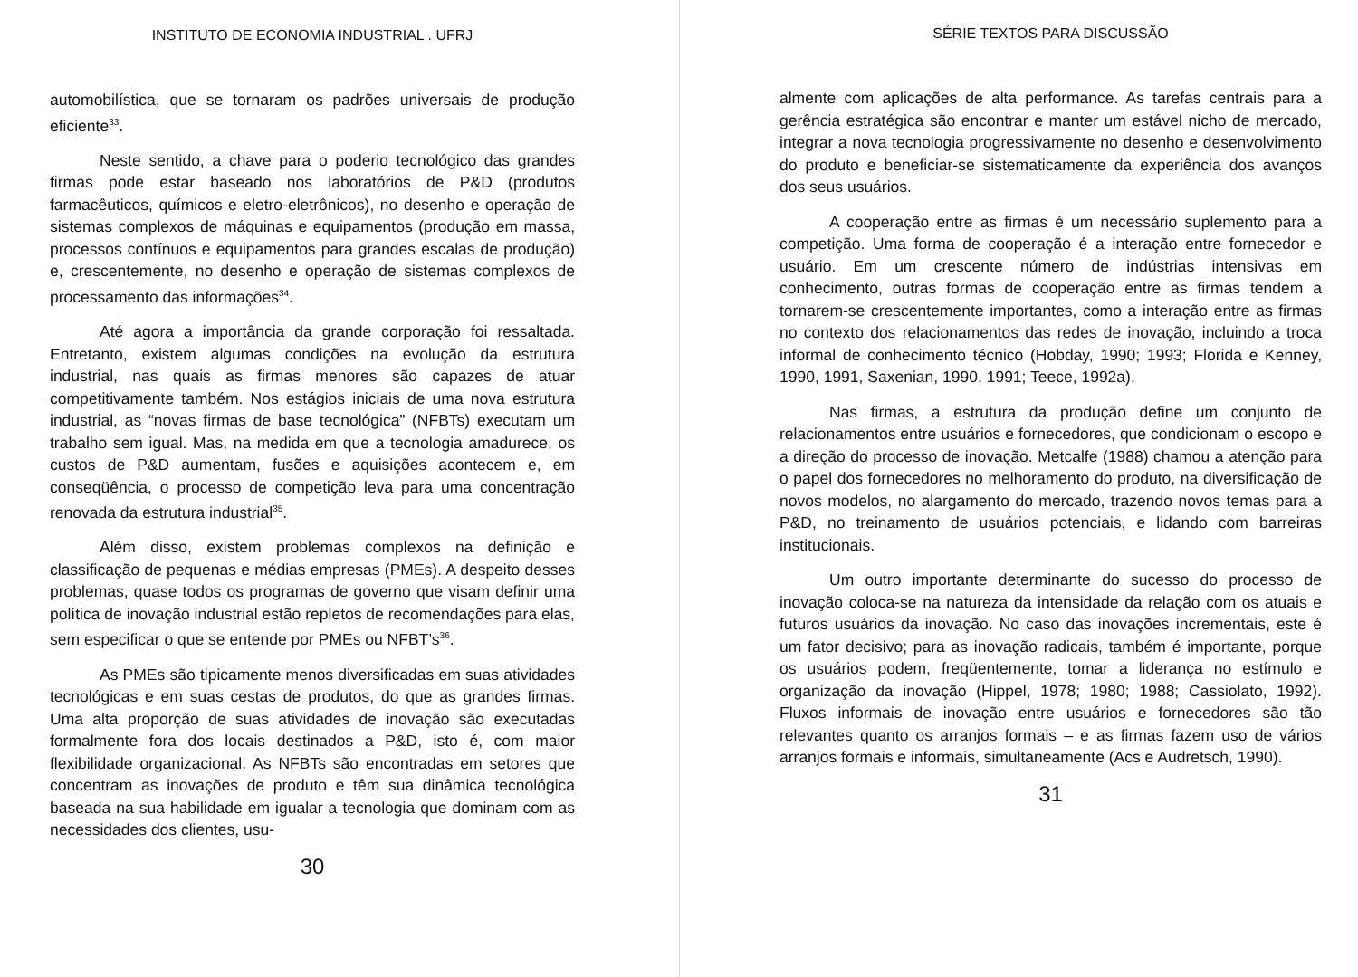INSTITUTO DE ECONOMIA INDUSTRIAL . UFRJ
automobilística, que se tornaram os padrões universais de produção eficiente<sup>33</sup>.
Neste sentido, a chave para o poderio tecnológico das grandes firmas pode estar baseado nos laboratórios de P&D (produtos farmacêuticos, químicos e eletro-eletrônicos), no desenho e operação de sistemas complexos de máquinas e equipamentos (produção em massa, processos contínuos e equipamentos para grandes escalas de produção) e, crescentemente, no desenho e operação de sistemas complexos de processamento das informações<sup>34</sup>.
Até agora a importância da grande corporação foi ressaltada. Entretanto, existem algumas condições na evolução da estrutura industrial, nas quais as firmas menores são capazes de atuar competitivamente também. Nos estágios iniciais de uma nova estrutura industrial, as “novas firmas de base tecnológica” (NFBTs) executam um trabalho sem igual. Mas, na medida em que a tecnologia amadurece, os custos de P&D aumentam, fusões e aquisições acontecem e, em conseqüência, o processo de competição leva para uma concentração renovada da estrutura industrial<sup>35</sup>.
Além disso, existem problemas complexos na definição e classificação de pequenas e médias empresas (PMEs). A despeito desses problemas, quase todos os programas de governo que visam definir uma política de inovação industrial estão repletos de recomendações para elas, sem especificar o que se entende por PMEs ou NFBT’s<sup>36</sup>.
As PMEs são tipicamente menos diversificadas em suas atividades tecnológicas e em suas cestas de produtos, do que as grandes firmas. Uma alta proporção de suas atividades de inovação são executadas formalmente fora dos locais destinados a P&D, isto é, com maior flexibilidade organizacional. As NFBTs são encontradas em setores que concentram as inovações de produto e têm sua dinâmica tecnológica baseada na sua habilidade em igualar a tecnologia que dominam com as necessidades dos clientes, usu-
30
SÉRIE TEXTOS PARA DISCUSSÃO
almente com aplicações de alta performance. As tarefas centrais para a gerência estratégica são encontrar e manter um estável nicho de mercado, integrar a nova tecnologia progressivamente no desenho e desenvolvimento do produto e beneficiar-se sistematicamente da experiência dos avanços dos seus usuários.
A cooperação entre as firmas é um necessário suplemento para a competição. Uma forma de cooperação é a interação entre fornecedor e usuário. Em um crescente número de indústrias intensivas em conhecimento, outras formas de cooperação entre as firmas tendem a tornarem-se crescentemente importantes, como a interação entre as firmas no contexto dos relacionamentos das redes de inovação, incluindo a troca informal de conhecimento técnico (Hobday, 1990; 1993; Florida e Kenney, 1990, 1991, Saxenian, 1990, 1991; Teece, 1992a).
Nas firmas, a estrutura da produção define um conjunto de relacionamentos entre usuários e fornecedores, que condicionam o escopo e a direção do processo de inovação. Metcalfe (1988) chamou a atenção para o papel dos fornecedores no melhoramento do produto, na diversificação de novos modelos, no alargamento do mercado, trazendo novos temas para a P&D, no treinamento de usuários potenciais, e lidando com barreiras institucionais.
Um outro importante determinante do sucesso do processo de inovação coloca-se na natureza da intensidade da relação com os atuais e futuros usuários da inovação. No caso das inovações incrementais, este é um fator decisivo; para as inovação radicais, também é importante, porque os usuários podem, freqüentemente, tomar a liderança no estímulo e organização da inovação (Hippel, 1978; 1980; 1988; Cassiolato, 1992). Fluxos informais de inovação entre usuários e fornecedores são tão relevantes quanto os arranjos formais – e as firmas fazem uso de vários arranjos formais e informais, simultaneamente (Acs e Audretsch, 1990).
31